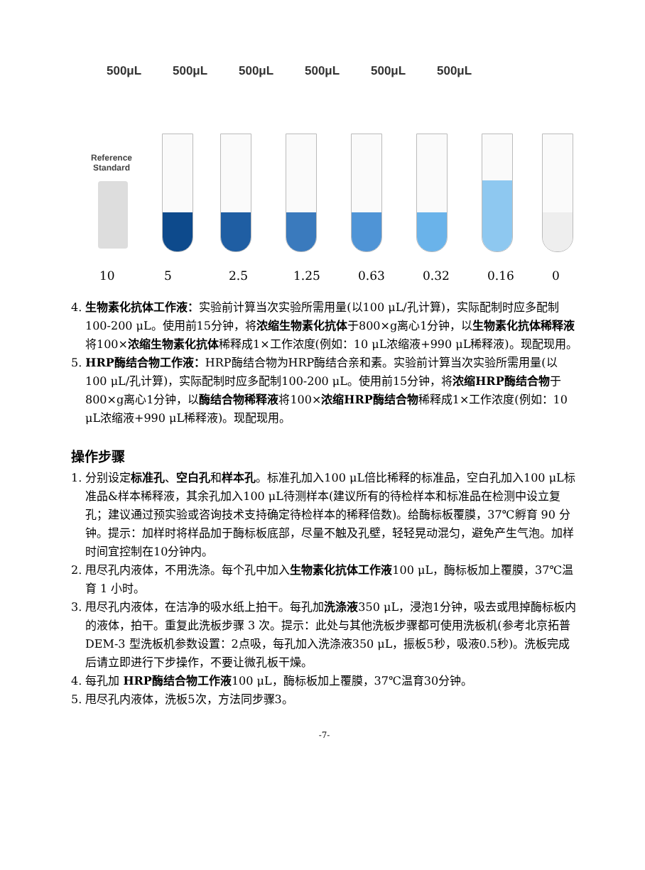500μL 500μL 500μL 500μL 500μL 500μL
Reference
Standard
10 5 2.5 1.25 0.63 0.32 0.16 0
4. 生物素化抗体工作液：实验前计算当次实验所需用量(以100 μL/孔计算)，实际配制时应多配制100-200 μL。使用前15分钟，将浓缩生物素化抗体于800×g离心1分钟，以生物素化抗体稀释液将100×浓缩生物素化抗体稀释成1×工作浓度(例如：10 μL浓缩液+990 μL稀释液)。现配现用。
5. HRP酶结合物工作液：HRP酶结合物为HRP酶结合亲和素。实验前计算当次实验所需用量(以100 μL/孔计算)，实际配制时应多配制100-200 μL。使用前15分钟，将浓缩HRP酶结合物于800×g离心1分钟，以酶结合物稀释液将100×浓缩HRP酶结合物稀释成1×工作浓度(例如：10 μL浓缩液+990 μL稀释液)。现配现用。
操作步骤
1. 分别设定标准孔、空白孔和样本孔。标准孔加入100 μL倍比稀释的标准品，空白孔加入100 μL标准品&样本稀释液，其余孔加入100 μL待测样本(建议所有的待检样本和标准品在检测中设立复孔；建议通过预实验或咨询技术支持确定待检样本的稀释倍数)。给酶标板覆膜，37℃孵育 90 分钟。提示：加样时将样品加于酶标板底部，尽量不触及孔壁，轻轻晃动混匀，避免产生气泡。加样时间宜控制在10分钟内。
2. 甩尽孔内液体，不用洗涤。每个孔中加入生物素化抗体工作液100 μL，酶标板加上覆膜，37℃温育 1 小时。
3. 甩尽孔内液体，在洁净的吸水纸上拍干。每孔加洗涤液350 μL，浸泡1分钟，吸去或甩掉酶标板内的液体，拍干。重复此洗板步骤 3 次。提示：此处与其他洗板步骤都可使用洗板机(参考北京拓普 DEM-3 型洗板机参数设置：2点吸，每孔加入洗涤液350 μL，振板5秒，吸液0.5秒)。洗板完成后请立即进行下步操作，不要让微孔板干燥。
4. 每孔加 HRP酶结合物工作液100 μL，酶标板加上覆膜，37℃温育30分钟。
5. 甩尽孔内液体，洗板5次，方法同步骤3。
-7-